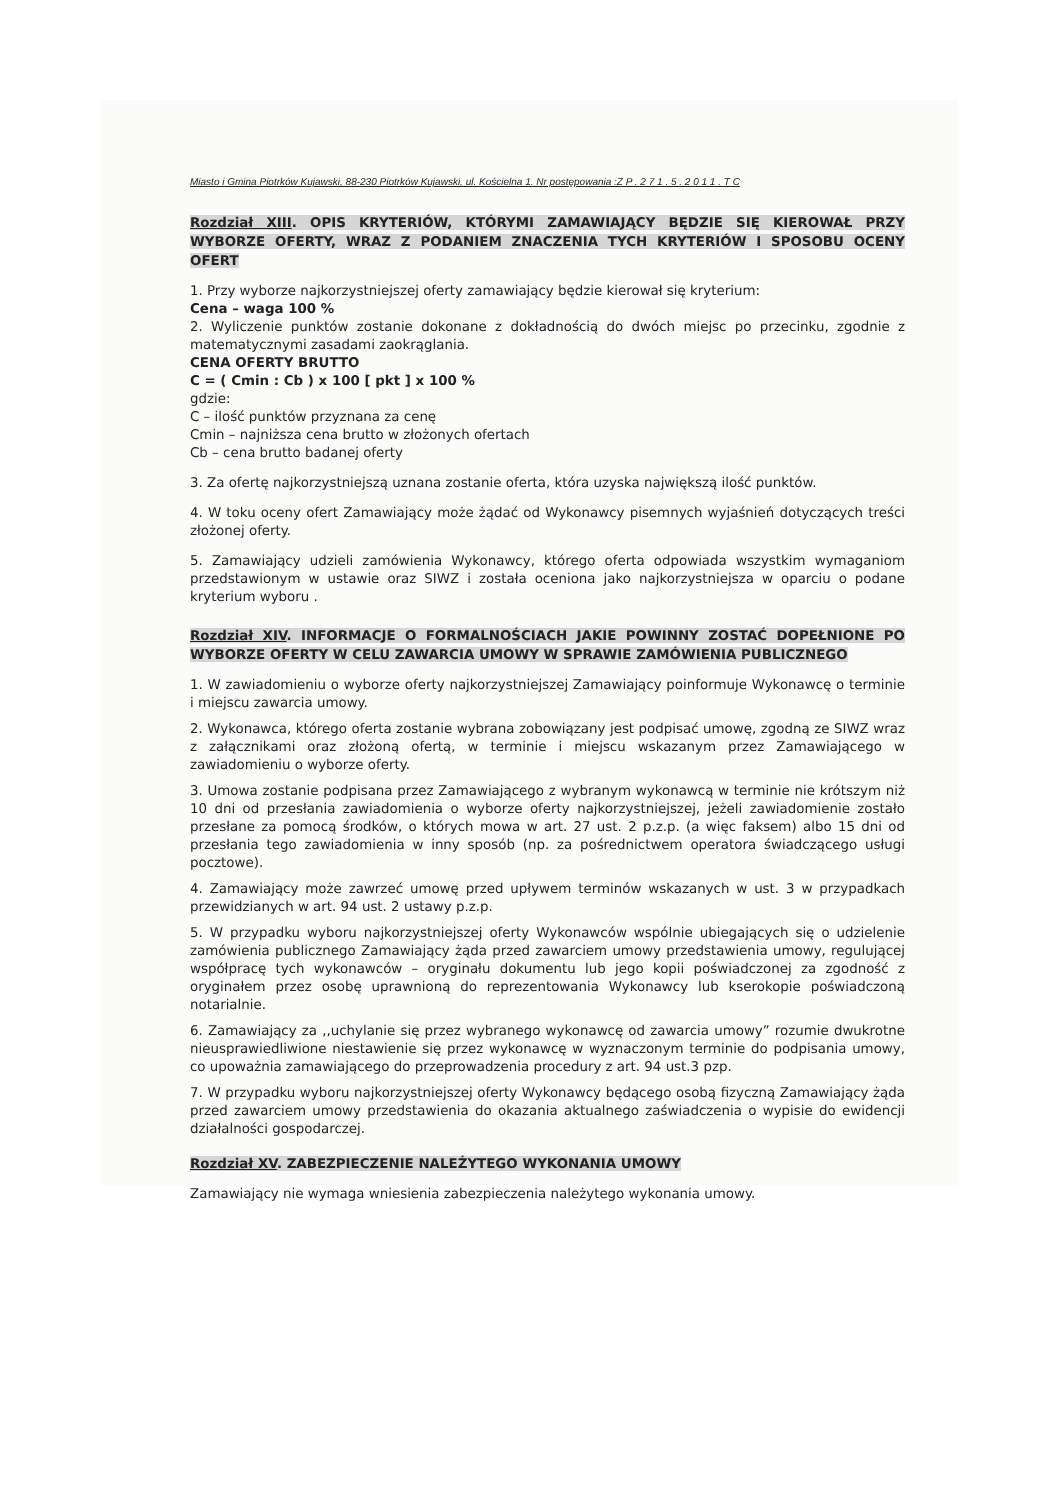Miasto i Gmina Piotrków Kujawski, 88-230 Piotrków Kujawski, ul. Kościelna 1. Nr postępowania :Z P . 2 7 1 . 5 . 2 0 1 1 . T C
Rozdział XIII. OPIS KRYTERIÓW, KTÓRYMI ZAMAWIAJĄCY BĘDZIE SIĘ KIEROWAŁ PRZY WYBORZE OFERTY, WRAZ Z PODANIEM ZNACZENIA TYCH KRYTERIÓW I SPOSOBU OCENY OFERT
1. Przy wyborze najkorzystniejszej oferty zamawiający będzie kierował się kryterium:
Cena – waga 100 %
2. Wyliczenie punktów zostanie dokonane z dokładnością do dwóch miejsc po przecinku, zgodnie z matematycznymi zasadami zaokrąglania.
CENA OFERTY BRUTTO
C = ( Cmin : Cb ) x 100 [ pkt ] x 100 %
gdzie:
C – ilość punktów przyznana za cenę
Cmin – najniższa cena brutto w złożonych ofertach
Cb – cena brutto badanej oferty
3. Za ofertę najkorzystniejszą uznana zostanie oferta, która uzyska największą ilość punktów.
4. W toku oceny ofert Zamawiający może żądać od Wykonawcy pisemnych wyjaśnień dotyczących treści złożonej oferty.
5. Zamawiający udzieli zamówienia Wykonawcy, którego oferta odpowiada wszystkim wymaganiom przedstawionym w ustawie oraz SIWZ i została oceniona jako najkorzystniejsza w oparciu o podane kryterium wyboru .
Rozdział XIV. INFORMACJE O FORMALNOŚCIACH JAKIE POWINNY ZOSTAĆ DOPEŁNIONE PO WYBORZE OFERTY W CELU ZAWARCIA UMOWY W SPRAWIE ZAMÓWIENIA PUBLICZNEGO
1. W zawiadomieniu o wyborze oferty najkorzystniejszej Zamawiający poinformuje Wykonawcę o terminie i miejscu zawarcia umowy.
2. Wykonawca, którego oferta zostanie wybrana zobowiązany jest podpisać umowę, zgodną ze SIWZ wraz z załącznikami oraz złożoną ofertą, w terminie i miejscu wskazanym przez Zamawiającego w zawiadomieniu o wyborze oferty.
3. Umowa zostanie podpisana przez Zamawiającego z wybranym wykonawcą w terminie nie krótszym niż 10 dni od przesłania zawiadomienia o wyborze oferty najkorzystniejszej, jeżeli zawiadomienie zostało przesłane za pomocą środków, o których mowa w art. 27 ust. 2 p.z.p. (a więc faksem) albo 15 dni od przesłania tego zawiadomienia w inny sposób (np. za pośrednictwem operatora świadczącego usługi pocztowe).
4. Zamawiający może zawrzeć umowę przed upływem terminów wskazanych w ust. 3 w przypadkach przewidzianych w art. 94 ust. 2 ustawy p.z.p.
5. W przypadku wyboru najkorzystniejszej oferty Wykonawców wspólnie ubiegających się o udzielenie zamówienia publicznego Zamawiający żąda przed zawarciem umowy przedstawienia umowy, regulującej współpracę tych wykonawców – oryginału dokumentu lub jego kopii poświadczonej za zgodność z oryginałem przez osobę uprawnioną do reprezentowania Wykonawcy lub kserokopie poświadczoną notarialnie.
6. Zamawiający za ,,uchylanie się przez wybranego wykonawcę od zawarcia umowy” rozumie dwukrotne nieusprawiedliwione niestawienie się przez wykonawcę w wyznaczonym terminie do podpisania umowy, co upoważnia zamawiającego do przeprowadzenia procedury z art. 94 ust.3 pzp.
7. W przypadku wyboru najkorzystniejszej oferty Wykonawcy będącego osobą fizyczną Zamawiający żąda przed zawarciem umowy przedstawienia do okazania aktualnego zaświadczenia o wypisie do ewidencji działalności gospodarczej.
Rozdział XV. ZABEZPIECZENIE NALEŻYTEGO WYKONANIA UMOWY
Zamawiający nie wymaga wniesienia zabezpieczenia należytego wykonania umowy.